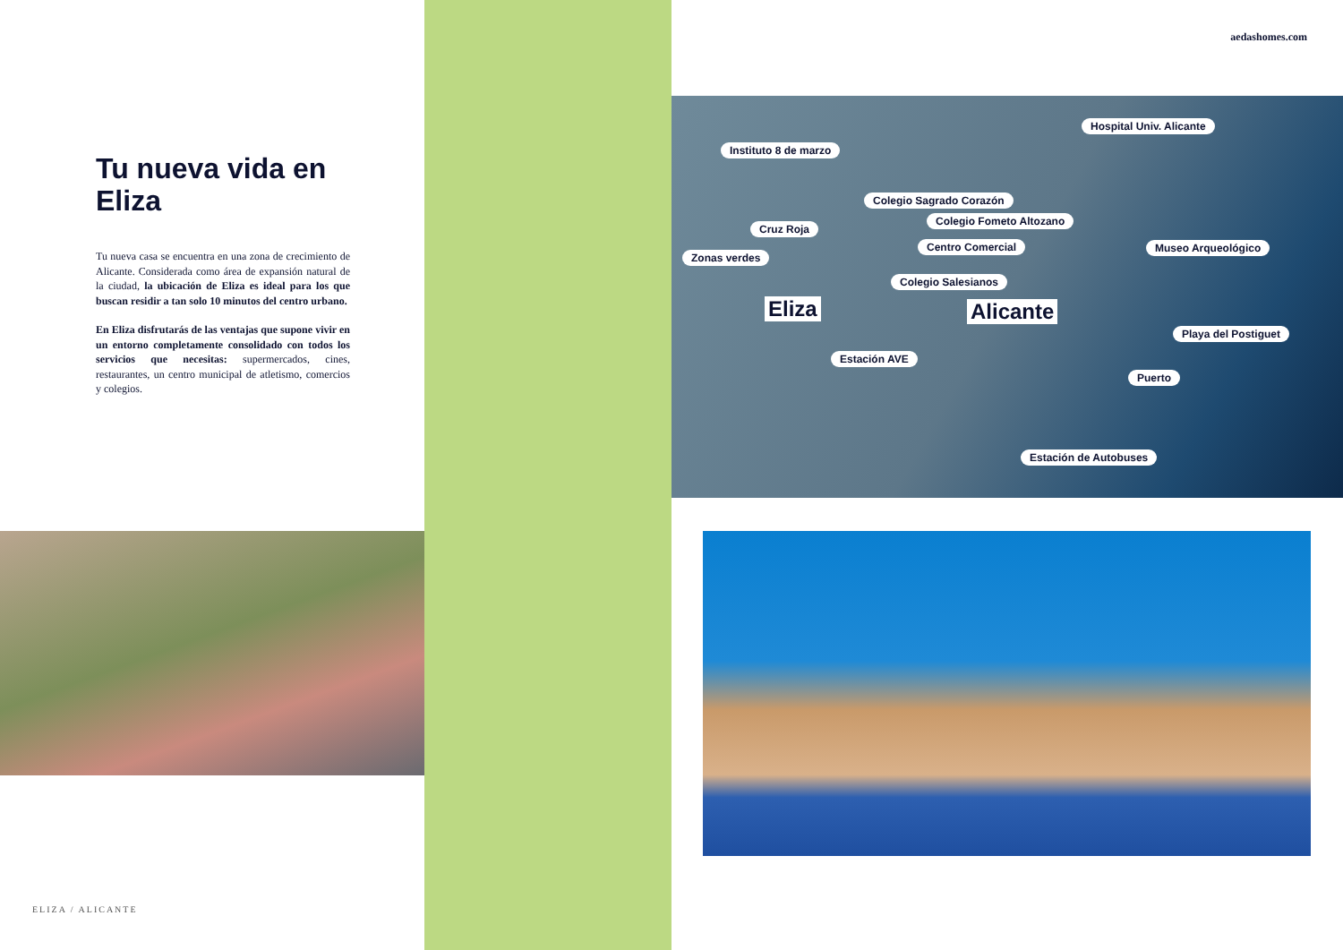Tu nueva vida en Eliza
Tu nueva casa se encuentra en una zona de crecimiento de Alicante. Considerada como área de expansión natural de la ciudad, la ubicación de Eliza es ideal para los que buscan residir a tan solo 10 minutos del centro urbano.
En Eliza disfrutarás de las ventajas que supone vivir en un entorno completamente consolidado con todos los servicios que necesitas: supermercados, cines, restaurantes, un centro municipal de atletismo, comercios y colegios.
ELIZA / ALICANTE
aedashomes.com
Hospital Univ. Alicante
Instituto 8 de marzo
Colegio Sagrado Corazón
Cruz Roja
Colegio Fometo Altozano
Zonas verdes
Centro Comercial Museo Arqueológico
Colegio Salesianos
Eliza Alicante
Playa del Postiguet
Estación AVE
Puerto
Estación de Autobuses